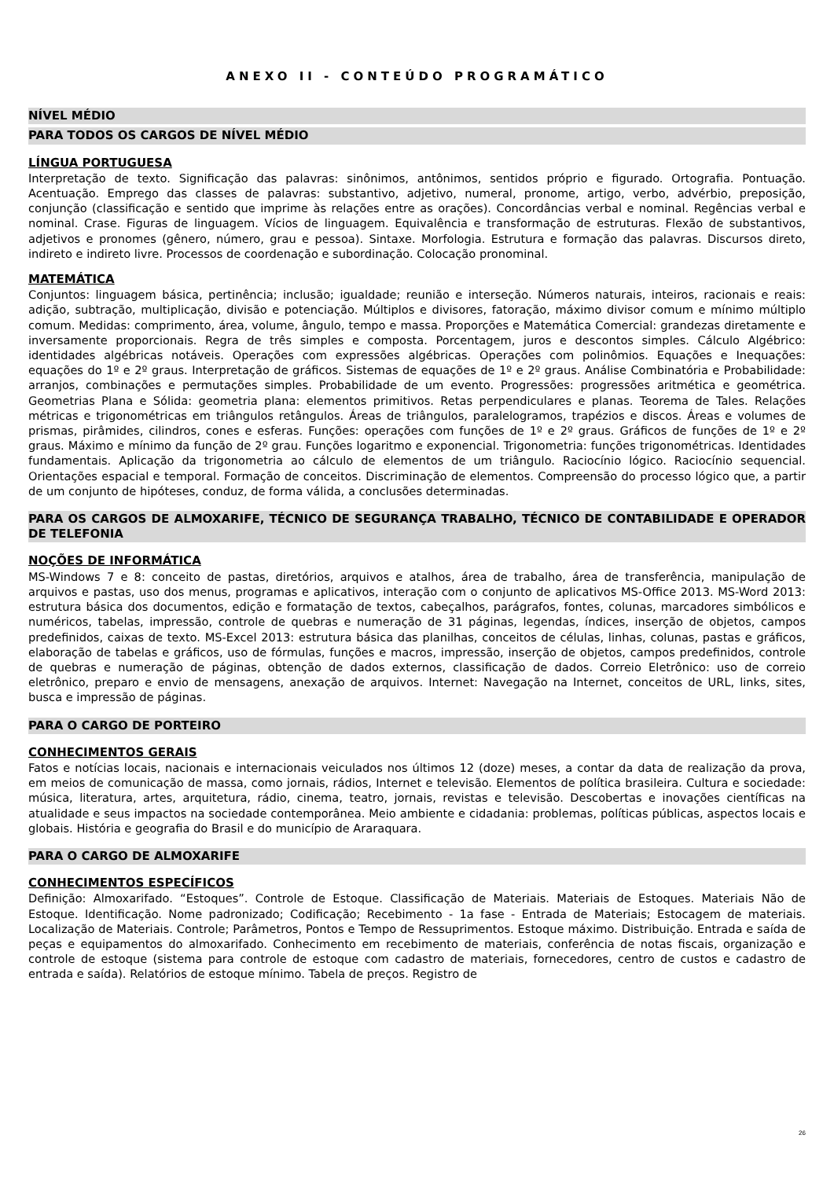ANEXO II - CONTEÚDO PROGRAMÁTICO
NÍVEL MÉDIO
PARA TODOS OS CARGOS DE NÍVEL MÉDIO
LÍNGUA PORTUGUESA
Interpretação de texto. Significação das palavras: sinônimos, antônimos, sentidos próprio e figurado. Ortografia. Pontuação. Acentuação. Emprego das classes de palavras: substantivo, adjetivo, numeral, pronome, artigo, verbo, advérbio, preposição, conjunção (classificação e sentido que imprime às relações entre as orações). Concordâncias verbal e nominal. Regências verbal e nominal. Crase. Figuras de linguagem. Vícios de linguagem. Equivalência e transformação de estruturas. Flexão de substantivos, adjetivos e pronomes (gênero, número, grau e pessoa). Sintaxe. Morfologia. Estrutura e formação das palavras. Discursos direto, indireto e indireto livre. Processos de coordenação e subordinação. Colocação pronominal.
MATEMÁTICA
Conjuntos: linguagem básica, pertinência; inclusão; igualdade; reunião e interseção. Números naturais, inteiros, racionais e reais: adição, subtração, multiplicação, divisão e potenciação. Múltiplos e divisores, fatoração, máximo divisor comum e mínimo múltiplo comum. Medidas: comprimento, área, volume, ângulo, tempo e massa. Proporções e Matemática Comercial: grandezas diretamente e inversamente proporcionais. Regra de três simples e composta. Porcentagem, juros e descontos simples. Cálculo Algébrico: identidades algébricas notáveis. Operações com expressões algébricas. Operações com polinômios. Equações e Inequações: equações do 1º e 2º graus. Interpretação de gráficos. Sistemas de equações de 1º e 2º graus. Análise Combinatória e Probabilidade: arranjos, combinações e permutações simples. Probabilidade de um evento. Progressões: progressões aritmética e geométrica. Geometrias Plana e Sólida: geometria plana: elementos primitivos. Retas perpendiculares e planas. Teorema de Tales. Relações métricas e trigonométricas em triângulos retângulos. Áreas de triângulos, paralelogramos, trapézios e discos. Áreas e volumes de prismas, pirâmides, cilindros, cones e esferas. Funções: operações com funções de 1º e 2º graus. Gráficos de funções de 1º e 2º graus. Máximo e mínimo da função de 2º grau. Funções logaritmo e exponencial. Trigonometria: funções trigonométricas. Identidades fundamentais. Aplicação da trigonometria ao cálculo de elementos de um triângulo. Raciocínio lógico. Raciocínio sequencial. Orientações espacial e temporal. Formação de conceitos. Discriminação de elementos. Compreensão do processo lógico que, a partir de um conjunto de hipóteses, conduz, de forma válida, a conclusões determinadas.
PARA OS CARGOS DE ALMOXARIFE, TÉCNICO DE SEGURANÇA TRABALHO, TÉCNICO DE CONTABILIDADE E OPERADOR DE TELEFONIA
NOÇÕES DE INFORMÁTICA
MS-Windows 7 e 8: conceito de pastas, diretórios, arquivos e atalhos, área de trabalho, área de transferência, manipulação de arquivos e pastas, uso dos menus, programas e aplicativos, interação com o conjunto de aplicativos MS-Office 2013. MS-Word 2013: estrutura básica dos documentos, edição e formatação de textos, cabeçalhos, parágrafos, fontes, colunas, marcadores simbólicos e numéricos, tabelas, impressão, controle de quebras e numeração de 31 páginas, legendas, índices, inserção de objetos, campos predefinidos, caixas de texto. MS-Excel 2013: estrutura básica das planilhas, conceitos de células, linhas, colunas, pastas e gráficos, elaboração de tabelas e gráficos, uso de fórmulas, funções e macros, impressão, inserção de objetos, campos predefinidos, controle de quebras e numeração de páginas, obtenção de dados externos, classificação de dados. Correio Eletrônico: uso de correio eletrônico, preparo e envio de mensagens, anexação de arquivos. Internet: Navegação na Internet, conceitos de URL, links, sites, busca e impressão de páginas.
PARA O CARGO DE PORTEIRO
CONHECIMENTOS GERAIS
Fatos e notícias locais, nacionais e internacionais veiculados nos últimos 12 (doze) meses, a contar da data de realização da prova, em meios de comunicação de massa, como jornais, rádios, Internet e televisão. Elementos de política brasileira. Cultura e sociedade: música, literatura, artes, arquitetura, rádio, cinema, teatro, jornais, revistas e televisão. Descobertas e inovações científicas na atualidade e seus impactos na sociedade contemporânea. Meio ambiente e cidadania: problemas, políticas públicas, aspectos locais e globais. História e geografia do Brasil e do município de Araraquara.
PARA O CARGO DE ALMOXARIFE
CONHECIMENTOS ESPECÍFICOS
Definição: Almoxarifado. “Estoques”. Controle de Estoque. Classificação de Materiais. Materiais de Estoques. Materiais Não de Estoque. Identificação. Nome padronizado; Codificação; Recebimento - 1a fase - Entrada de Materiais; Estocagem de materiais. Localização de Materiais. Controle; Parâmetros, Pontos e Tempo de Ressuprimentos. Estoque máximo. Distribuição. Entrada e saída de peças e equipamentos do almoxarifado. Conhecimento em recebimento de materiais, conferência de notas fiscais, organização e controle de estoque (sistema para controle de estoque com cadastro de materiais, fornecedores, centro de custos e cadastro de entrada e saída). Relatórios de estoque mínimo. Tabela de preços. Registro de
26